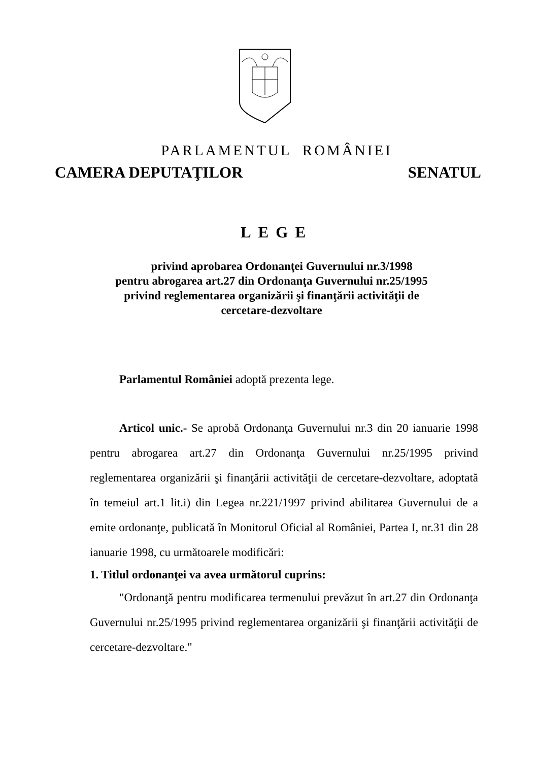PARLAMENTUL ROMÂNIEI
CAMERA DEPUTAŢILOR SENATUL
LEGE
privind aprobarea Ordonanţei Guvernului nr.3/1998
pentru abrogarea art.27 din Ordonanţa Guvernului nr.25/1995
privind reglementarea organizării şi finanţării activităţii de
cercetare-dezvoltare
Parlamentul României adoptă prezenta lege.
Articol unic.- Se aprobă Ordonanţa Guvernului nr.3 din 20 ianuarie 1998 pentru abrogarea art.27 din Ordonanţa Guvernului nr.25/1995 privind reglementarea organizării şi finanţării activităţii de cercetare-dezvoltare, adoptată în temeiul art.1 lit.i) din Legea nr.221/1997 privind abilitarea Guvernului de a emite ordonanţe, publicată în Monitorul Oficial al României, Partea I, nr.31 din 28 ianuarie 1998, cu următoarele modificări:
1. Titlul ordonanţei va avea următorul cuprins:
"Ordonanţă pentru modificarea termenului prevăzut în art.27 din Ordonanţa Guvernului nr.25/1995 privind reglementarea organizării şi finanţării activităţii de cercetare-dezvoltare."